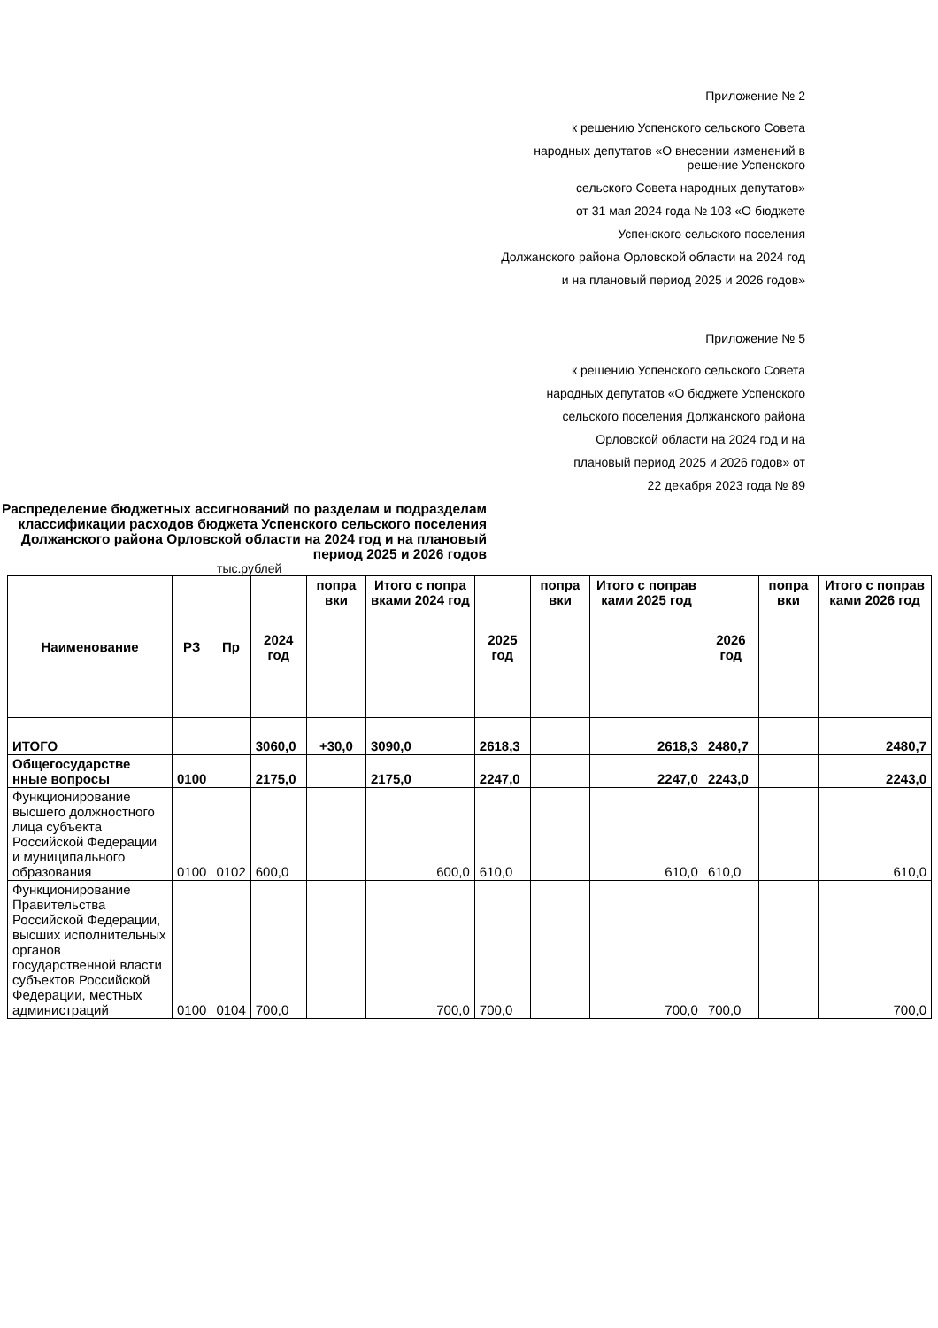Приложение № 2
к решению Успенского сельского Совета
народных депутатов «О внесении изменений в
решение Успенского
сельского Совета народных депутатов»
от 31 мая 2024 года № 103 «О бюджете
Успенского сельского поселения
Должанского района Орловской области на 2024 год
и на плановый период 2025 и 2026 годов»
Приложение № 5
к решению Успенского сельского Совета
народных депутатов «О бюджете Успенского
сельского поселения Должанского района
Орловской области на 2024 год и на
плановый период 2025 и 2026 годов» от
22 декабря 2023 года № 89
Распределение бюджетных ассигнований по разделам и подразделам классификации расходов бюджета Успенского сельского поселения Должанского района Орловской области на 2024 год и на плановый период 2025 и 2026 годов
тыс.рублей
| Наименование | РЗ | Пр | 2024 год | попра вки | Итого с попра вками 2024 год | 2025 год | попра вки | Итого с поправ ками 2025 год | 2026 год | попра вки | Итого с поправ ками 2026 год |
| --- | --- | --- | --- | --- | --- | --- | --- | --- | --- | --- | --- |
| ИТОГО | | | 3060,0 | +30,0 | 3090,0 | 2618,3 | | 2618,3 | 2480,7 | | 2480,7 |
| Общегосударстве нные вопросы | 0100 | | 2175,0 | | 2175,0 | 2247,0 | | 2247,0 | 2243,0 | | 2243,0 |
| Функционирование высшего должностного лица субъекта Российской Федерации и муниципального образования | 0100 | 0102 | 600,0 | | 600,0 | 610,0 | | 610,0 | 610,0 | | 610,0 |
| Функционирование Правительства Российской Федерации, высших исполнительных органов государственной власти субъектов Российской Федерации, местных администраций | 0100 | 0104 | 700,0 | | 700,0 | 700,0 | | 700,0 | 700,0 | | 700,0 |